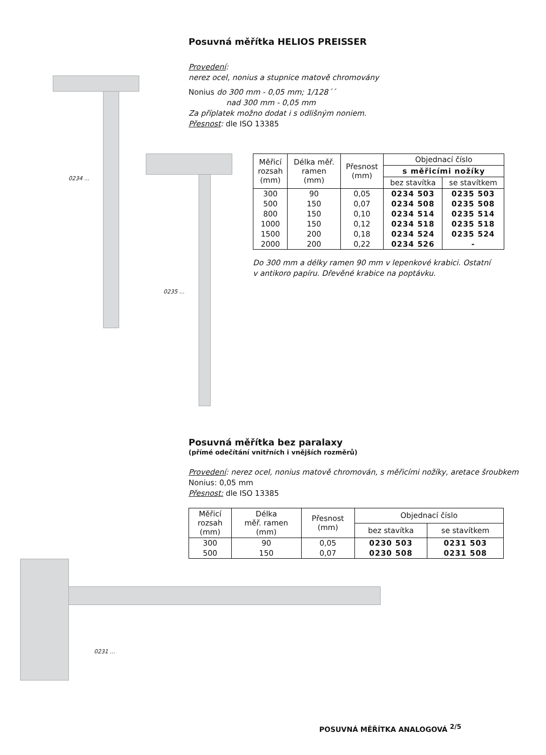0234 ...
0235 ...
0231 ...
Posuvná měřítka HELIOS PREISSER
Provedení:
nerez ocel, nonius a stupnice matově chromovány
Nonius do 300 mm - 0,05 mm; 1/128´´
nad 300 mm - 0,05 mm
Za příplatek možno dodat i s odlišným noniem.
Přesnost: dle ISO 13385
| Měřicí rozsah (mm) | Délka měř. ramen (mm) | Přesnost (mm) | Objednací číslo | |
| --- | --- | --- | --- | --- |
| | | | s měřicími nožíky | |
| | | | bez stavítka | se stavítkem |
| 300 | 90 | 0,05 | 0234 503 | 0235 503 |
| 500 | 150 | 0,07 | 0234 508 | 0235 508 |
| 800 | 150 | 0,10 | 0234 514 | 0235 514 |
| 1000 | 150 | 0,12 | 0234 518 | 0235 518 |
| 1500 | 200 | 0,18 | 0234 524 | 0235 524 |
| 2000 | 200 | 0,22 | 0234 526 | - |
Do 300 mm a délky ramen 90 mm v lepenkové krabici. Ostatní
v antikoro papíru. Dřevěné krabice na poptávku.
Posuvná měřítka bez paralaxy
(přímé odečítání vnitřních i vnějších rozměrů)
Provedení: nerez ocel, nonius matově chromován, s měřicími nožíky, aretace šroubkem
Nonius: 0,05 mm
Přesnost: dle ISO 13385
| Měřicí rozsah (mm) | Délka měř. ramen (mm) | Přesnost (mm) | Objednací číslo | |
| --- | --- | --- | --- | --- |
| | | | bez stavítka | se stavítkem |
| 300 | 90 | 0,05 | 0230 503 | 0231 503 |
| 500 | 150 | 0,07 | 0230 508 | 0231 508 |
POSUVNÁ MĚŘÍTKA ANALOGOVÁ <sup>2/5</sup>